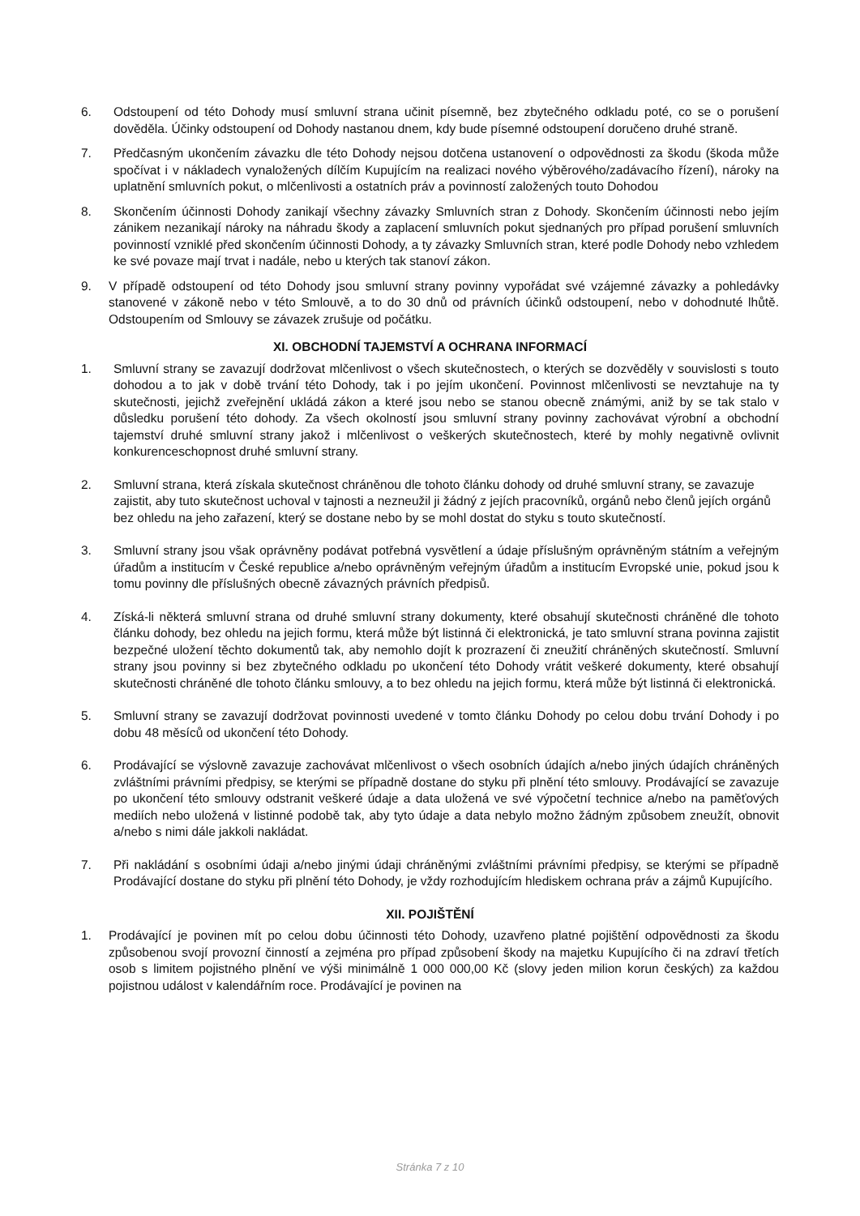6. Odstoupení od této Dohody musí smluvní strana učinit písemně, bez zbytečného odkladu poté, co se o porušení dověděla. Účinky odstoupení od Dohody nastanou dnem, kdy bude písemné odstoupení doručeno druhé straně.
7. Předčasným ukončením závazku dle této Dohody nejsou dotčena ustanovení o odpovědnosti za škodu (škoda může spočívat i v nákladech vynaložených dílčím Kupujícím na realizaci nového výběrového/zadávacího řízení), nároky na uplatnění smluvních pokut, o mlčenlivosti a ostatních práv a povinností založených touto Dohodou
8. Skončením účinnosti Dohody zanikají všechny závazky Smluvních stran z Dohody. Skončením účinnosti nebo jejím zánikem nezanikají nároky na náhradu škody a zaplacení smluvních pokut sjednaných pro případ porušení smluvních povinností vzniklé před skončením účinnosti Dohody, a ty závazky Smluvních stran, které podle Dohody nebo vzhledem ke své povaze mají trvat i nadále, nebo u kterých tak stanoví zákon.
9. V případě odstoupení od této Dohody jsou smluvní strany povinny vypořádat své vzájemné závazky a pohledávky stanovené v zákoně nebo v této Smlouvě, a to do 30 dnů od právních účinků odstoupení, nebo v dohodnuté lhůtě. Odstoupením od Smlouvy se závazek zrušuje od počátku.
XI. OBCHODNÍ TAJEMSTVÍ A OCHRANA INFORMACÍ
1. Smluvní strany se zavazují dodržovat mlčenlivost o všech skutečnostech, o kterých se dozvěděly v souvislosti s touto dohodou a to jak v době trvání této Dohody, tak i po jejím ukončení. Povinnost mlčenlivosti se nevztahuje na ty skutečnosti, jejichž zveřejnění ukládá zákon a které jsou nebo se stanou obecně známými, aniž by se tak stalo v důsledku porušení této dohody. Za všech okolností jsou smluvní strany povinny zachovávat výrobní a obchodní tajemství druhé smluvní strany jakož i mlčenlivost o veškerých skutečnostech, které by mohly negativně ovlivnit konkurenceschopnost druhé smluvní strany.
2. Smluvní strana, která získala skutečnost chráněnou dle tohoto článku dohody od druhé smluvní strany, se zavazuje zajistit, aby tuto skutečnost uchoval v tajnosti a nezneužil ji žádný z jejích pracovníků, orgánů nebo členů jejích orgánů bez ohledu na jeho zařazení, který se dostane nebo by se mohl dostat do styku s touto skutečností.
3. Smluvní strany jsou však oprávněny podávat potřebná vysvětlení a údaje příslušným oprávněným státním a veřejným úřadům a institucím v České republice a/nebo oprávněným veřejným úřadům a institucím Evropské unie, pokud jsou k tomu povinny dle příslušných obecně závazných právních předpisů.
4. Získá-li některá smluvní strana od druhé smluvní strany dokumenty, které obsahují skutečnosti chráněné dle tohoto článku dohody, bez ohledu na jejich formu, která může být listinná či elektronická, je tato smluvní strana povinna zajistit bezpečné uložení těchto dokumentů tak, aby nemohlo dojít k prozrazení či zneužití chráněných skutečností. Smluvní strany jsou povinny si bez zbytečného odkladu po ukončení této Dohody vrátit veškeré dokumenty, které obsahují skutečnosti chráněné dle tohoto článku smlouvy, a to bez ohledu na jejich formu, která může být listinná či elektronická.
5. Smluvní strany se zavazují dodržovat povinnosti uvedené v tomto článku Dohody po celou dobu trvání Dohody i po dobu 48 měsíců od ukončení této Dohody.
6. Prodávající se výslovně zavazuje zachovávat mlčenlivost o všech osobních údajích a/nebo jiných údajích chráněných zvláštními právními předpisy, se kterými se případně dostane do styku při plnění této smlouvy. Prodávající se zavazuje po ukončení této smlouvy odstranit veškeré údaje a data uložená ve své výpočetní technice a/nebo na paměťových mediích nebo uložená v listinné podobě tak, aby tyto údaje a data nebylo možno žádným způsobem zneužít, obnovit a/nebo s nimi dále jakkoli nakládat.
7. Při nakládání s osobními údaji a/nebo jinými údaji chráněnými zvláštními právními předpisy, se kterými se případně Prodávající dostane do styku při plnění této Dohody, je vždy rozhodujícím hlediskem ochrana práv a zájmů Kupujícího.
XII. POJIŠTĚNÍ
1. Prodávající je povinen mít po celou dobu účinnosti této Dohody, uzavřeno platné pojištění odpovědnosti za škodu způsobenou svojí provozní činností a zejména pro případ způsobení škody na majetku Kupujícího či na zdraví třetích osob s limitem pojistného plnění ve výši minimálně 1 000 000,00 Kč (slovy jeden milion korun českých) za každou pojistnou událost v kalendářním roce. Prodávající je povinen na
Stránka 7 z 10